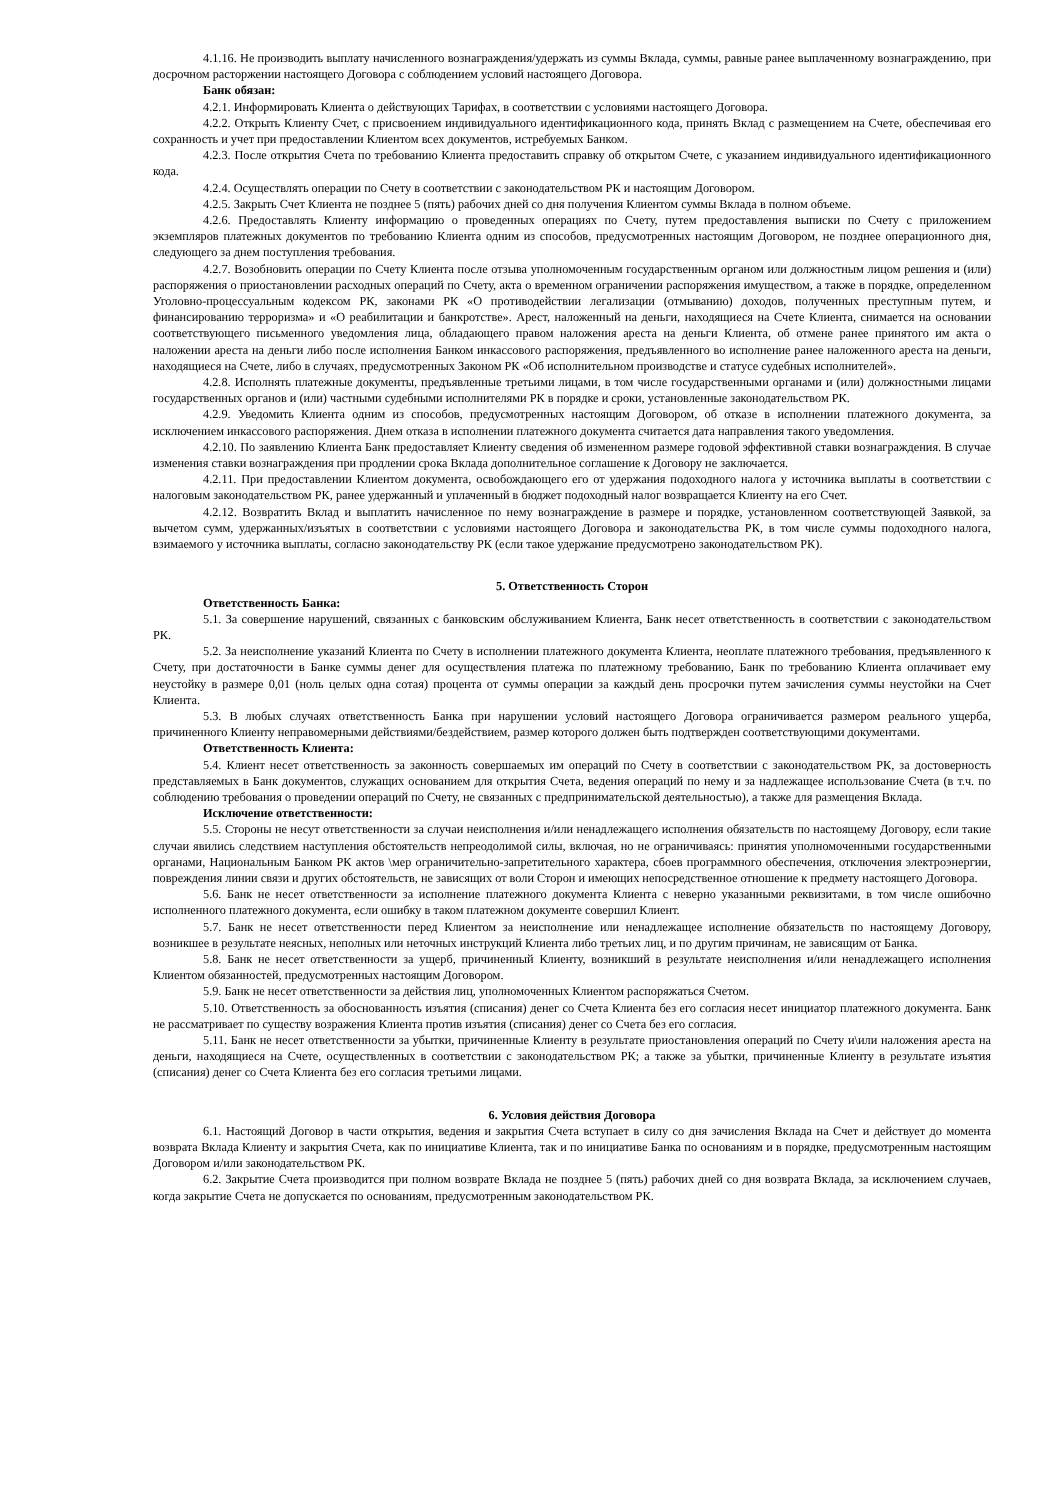4.1.16. Не производить выплату начисленного вознаграждения/удержать из суммы Вклада, суммы, равные ранее выплаченному вознаграждению, при досрочном расторжении настоящего Договора с соблюдением условий настоящего Договора.
Банк обязан:
4.2.1. Информировать Клиента о действующих Тарифах, в соответствии с условиями настоящего Договора.
4.2.2. Открыть Клиенту Счет, с присвоением индивидуального идентификационного кода, принять Вклад с размещением на Счете, обеспечивая его сохранность и учет при предоставлении Клиентом всех документов, истребуемых Банком.
4.2.3. После открытия Счета по требованию Клиента предоставить справку об открытом Счете, с указанием индивидуального идентификационного кода.
4.2.4. Осуществлять операции по Счету в соответствии с законодательством РК и настоящим Договором.
4.2.5. Закрыть Счет Клиента не позднее 5 (пять) рабочих дней со дня получения Клиентом суммы Вклада в полном объеме.
4.2.6. Предоставлять Клиенту информацию о проведенных операциях по Счету, путем предоставления выписки по Счету с приложением экземпляров платежных документов по требованию Клиента одним из способов, предусмотренных настоящим Договором, не позднее операционного дня, следующего за днем поступления требования.
4.2.7. Возобновить операции по Счету Клиента после отзыва уполномоченным государственным органом или должностным лицом решения и (или) распоряжения о приостановлении расходных операций по Счету, акта о временном ограничении распоряжения имуществом, а также в порядке, определенном Уголовно-процессуальным кодексом РК, законами РК «О противодействии легализации (отмыванию) доходов, полученных преступным путем, и финансированию терроризма» и «О реабилитации и банкротстве». Арест, наложенный на деньги, находящиеся на Счете Клиента, снимается на основании соответствующего письменного уведомления лица, обладающего правом наложения ареста на деньги Клиента, об отмене ранее принятого им акта о наложении ареста на деньги либо после исполнения Банком инкассового распоряжения, предъявленного во исполнение ранее наложенного ареста на деньги, находящиеся на Счете, либо в случаях, предусмотренных Законом РК «Об исполнительном производстве и статусе судебных исполнителей».
4.2.8. Исполнять платежные документы, предъявленные третьими лицами, в том числе государственными органами и (или) должностными лицами государственных органов и (или) частными судебными исполнителями РК в порядке и сроки, установленные законодательством РК.
4.2.9. Уведомить Клиента одним из способов, предусмотренных настоящим Договором, об отказе в исполнении платежного документа, за исключением инкассового распоряжения. Днем отказа в исполнении платежного документа считается дата направления такого уведомления.
4.2.10. По заявлению Клиента Банк предоставляет Клиенту сведения об измененном размере годовой эффективной ставки вознаграждения. В случае изменения ставки вознаграждения при продлении срока Вклада дополнительное соглашение к Договору не заключается.
4.2.11. При предоставлении Клиентом документа, освобождающего его от удержания подоходного налога у источника выплаты в соответствии с налоговым законодательством РК, ранее удержанный и уплаченный в бюджет подоходный налог возвращается Клиенту на его Счет.
4.2.12. Возвратить Вклад и выплатить начисленное по нему вознаграждение в размере и порядке, установленном соответствующей Заявкой, за вычетом сумм, удержанных/изъятых в соответствии с условиями настоящего Договора и законодательства РК, в том числе суммы подоходного налога, взимаемого у источника выплаты, согласно законодательству РК (если такое удержание предусмотрено законодательством РК).
5. Ответственность Сторон
Ответственность Банка:
5.1. За совершение нарушений, связанных с банковским обслуживанием Клиента, Банк несет ответственность в соответствии с законодательством РК.
5.2. За неисполнение указаний Клиента по Счету в исполнении платежного документа Клиента, неоплате платежного требования, предъявленного к Счету, при достаточности в Банке суммы денег для осуществления платежа по платежному требованию, Банк по требованию Клиента оплачивает ему неустойку в размере 0,01 (ноль целых одна сотая) процента от суммы операции за каждый день просрочки путем зачисления суммы неустойки на Счет Клиента.
5.3. В любых случаях ответственность Банка при нарушении условий настоящего Договора ограничивается размером реального ущерба, причиненного Клиенту неправомерными действиями/бездействием, размер которого должен быть подтвержден соответствующими документами.
Ответственность Клиента:
5.4. Клиент несет ответственность за законность совершаемых им операций по Счету в соответствии с законодательством РК, за достоверность представляемых в Банк документов, служащих основанием для открытия Счета, ведения операций по нему и за надлежащее использование Счета (в т.ч. по соблюдению требования о проведении операций по Счету, не связанных с предпринимательской деятельностью), а также для размещения Вклада.
Исключение ответственности:
5.5. Стороны не несут ответственности за случаи неисполнения и/или ненадлежащего исполнения обязательств по настоящему Договору, если такие случаи явились следствием наступления обстоятельств непреодолимой силы, включая, но не ограничиваясь: принятия уполномоченными государственными органами, Национальным Банком РК актов \мер ограничительно-запретительного характера, сбоев программного обеспечения, отключения электроэнергии, повреждения линии связи и других обстоятельств, не зависящих от воли Сторон и имеющих непосредственное отношение к предмету настоящего Договора.
5.6. Банк не несет ответственности за исполнение платежного документа Клиента с неверно указанными реквизитами, в том числе ошибочно исполненного платежного документа, если ошибку в таком платежном документе совершил Клиент.
5.7. Банк не несет ответственности перед Клиентом за неисполнение или ненадлежащее исполнение обязательств по настоящему Договору, возникшее в результате неясных, неполных или неточных инструкций Клиента либо третьих лиц, и по другим причинам, не зависящим от Банка.
5.8. Банк не несет ответственности за ущерб, причиненный Клиенту, возникший в результате неисполнения и/или ненадлежащего исполнения Клиентом обязанностей, предусмотренных настоящим Договором.
5.9. Банк не несет ответственности за действия лиц, уполномоченных Клиентом распоряжаться Счетом.
5.10. Ответственность за обоснованность изъятия (списания) денег со Счета Клиента без его согласия несет инициатор платежного документа. Банк не рассматривает по существу возражения Клиента против изъятия (списания) денег со Счета без его согласия.
5.11. Банк не несет ответственности за убытки, причиненные Клиенту в результате приостановления операций по Счету и\или наложения ареста на деньги, находящиеся на Счете, осуществленных в соответствии с законодательством РК; а также за убытки, причиненные Клиенту в результате изъятия (списания) денег со Счета Клиента без его согласия третьими лицами.
6. Условия действия Договора
6.1. Настоящий Договор в части открытия, ведения и закрытия Счета вступает в силу со дня зачисления Вклада на Счет и действует до момента возврата Вклада Клиенту и закрытия Счета, как по инициативе Клиента, так и по инициативе Банка по основаниям и в порядке, предусмотренным настоящим Договором и/или законодательством РК.
6.2. Закрытие Счета производится при полном возврате Вклада не позднее 5 (пять) рабочих дней со дня возврата Вклада, за исключением случаев, когда закрытие Счета не допускается по основаниям, предусмотренным законодательством РК.